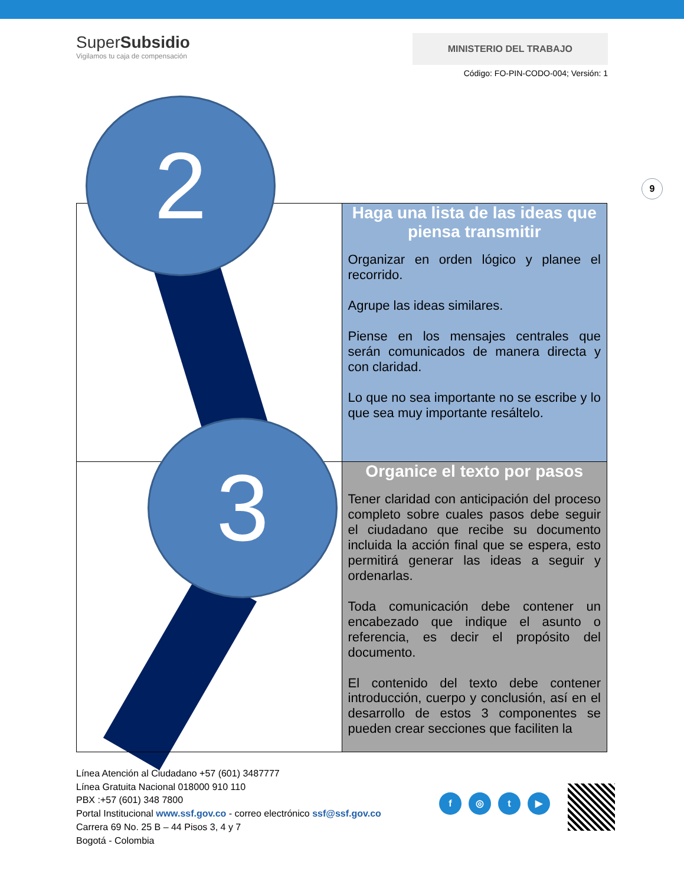SuperSubsidio
Vigilamos tu caja de compensación
MINISTERIO DEL TRABAJO
Código: FO-PIN-CODO-004; Versión: 1
9
| | Haga una lista de las ideas que piensa transmitir Organizar en orden lógico y planee el recorrido. Agrupe las ideas similares. Piense en los mensajes centrales que serán comunicados de manera directa y con claridad. Lo que no sea importante no se escribe y lo que sea muy importante resáltelo. |
| | Organice el texto por pasos Tener claridad con anticipación del proceso completo sobre cuales pasos debe seguir el ciudadano que recibe su documento incluida la acción final que se espera, esto permitirá generar las ideas a seguir y ordenarlas. Toda comunicación debe contener un encabezado que indique el asunto o referencia, es decir el propósito del documento. El contenido del texto debe contener introducción, cuerpo y conclusión, así en el desarrollo de estos 3 componentes se pueden crear secciones que faciliten la |
2
3
Línea Atención al Ciudadano +57 (601) 3487777
Línea Gratuita Nacional 018000 910 110
PBX :+57 (601) 348 7800
Portal Institucional www.ssf.gov.co - correo electrónico ssf@ssf.gov.co
Carrera 69 No. 25 B – 44 Pisos 3, 4 y 7
Bogotá - Colombia
f ◎ t ▶